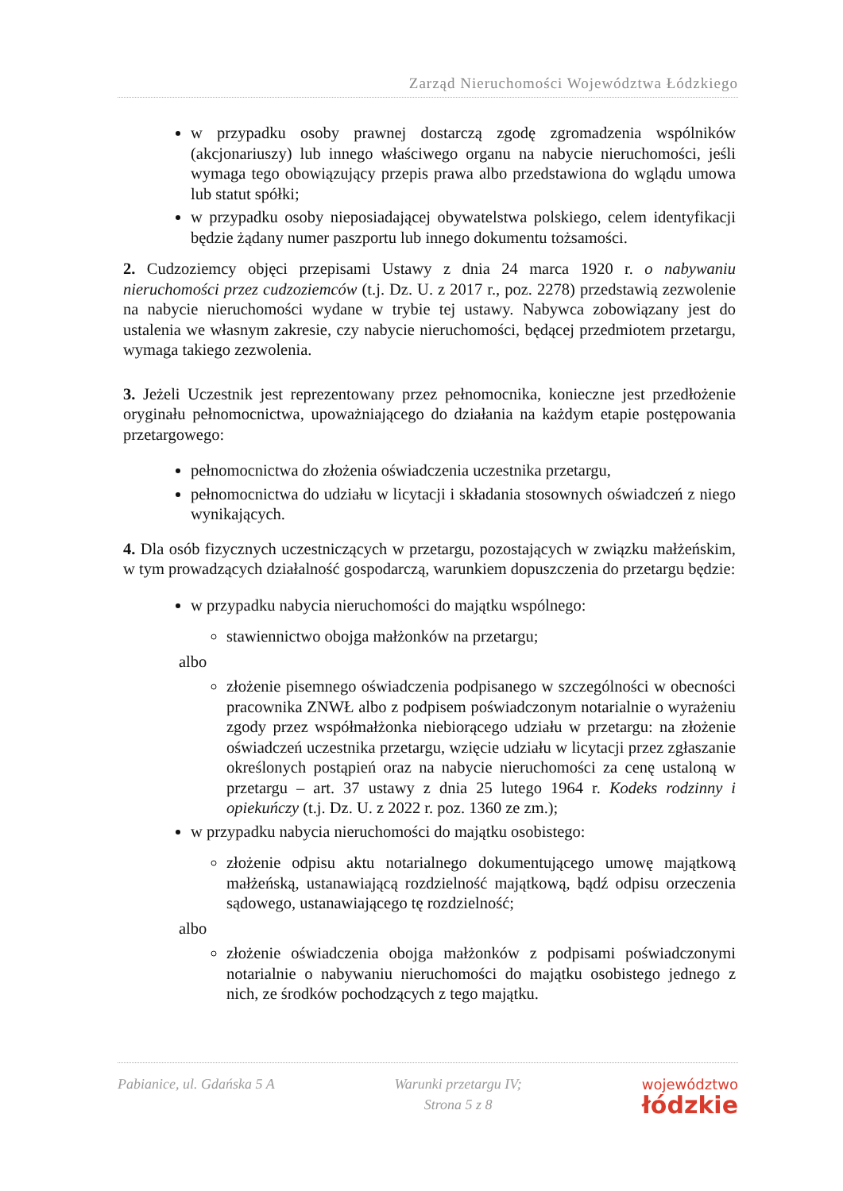Zarząd Nieruchomości Województwa Łódzkiego
w przypadku osoby prawnej dostarczą zgodę zgromadzenia wspólników (akcjonariuszy) lub innego właściwego organu na nabycie nieruchomości, jeśli wymaga tego obowiązujący przepis prawa albo przedstawiona do wglądu umowa lub statut spółki;
w przypadku osoby nieposiadającej obywatelstwa polskiego, celem identyfikacji będzie żądany numer paszportu lub innego dokumentu tożsamości.
2. Cudzoziemcy objęci przepisami Ustawy z dnia 24 marca 1920 r. o nabywaniu nieruchomości przez cudzoziemców (t.j. Dz. U. z 2017 r., poz. 2278) przedstawią zezwolenie na nabycie nieruchomości wydane w trybie tej ustawy. Nabywca zobowiązany jest do ustalenia we własnym zakresie, czy nabycie nieruchomości, będącej przedmiotem przetargu, wymaga takiego zezwolenia.
3. Jeżeli Uczestnik jest reprezentowany przez pełnomocnika, konieczne jest przedłożenie oryginału pełnomocnictwa, upoważniającego do działania na każdym etapie postępowania przetargowego:
pełnomocnictwa do złożenia oświadczenia uczestnika przetargu,
pełnomocnictwa do udziału w licytacji i składania stosownych oświadczeń z niego wynikających.
4. Dla osób fizycznych uczestniczących w przetargu, pozostających w związku małżeńskim, w tym prowadzących działalność gospodarczą, warunkiem dopuszczenia do przetargu będzie:
w przypadku nabycia nieruchomości do majątku wspólnego:
stawiennictwo obojga małżonków na przetargu;
albo
złożenie pisemnego oświadczenia podpisanego w szczególności w obecności pracownika ZNWŁ albo z podpisem poświadczonym notarialnie o wyrażeniu zgody przez współmałżonka niebiorącego udziału w przetargu: na złożenie oświadczeń uczestnika przetargu, wzięcie udziału w licytacji przez zgłaszanie określonych postąpień oraz na nabycie nieruchomości za cenę ustaloną w przetargu – art. 37 ustawy z dnia 25 lutego 1964 r. Kodeks rodzinny i opiekuńczy (t.j. Dz. U. z 2022 r. poz. 1360 ze zm.);
w przypadku nabycia nieruchomości do majątku osobistego:
złożenie odpisu aktu notarialnego dokumentującego umowę majątkową małżeńską, ustanawiającą rozdzielność majątkową, bądź odpisu orzeczenia sądowego, ustanawiającego tę rozdzielność;
albo
złożenie oświadczenia obojga małżonków z podpisami poświadczonymi notarialnie o nabywaniu nieruchomości do majątku osobistego jednego z nich, ze środków pochodzących z tego majątku.
Pabianice, ul. Gdańska 5 A Warunki przetargu IV;
Strona 5 z 8
województwo
łódzkie